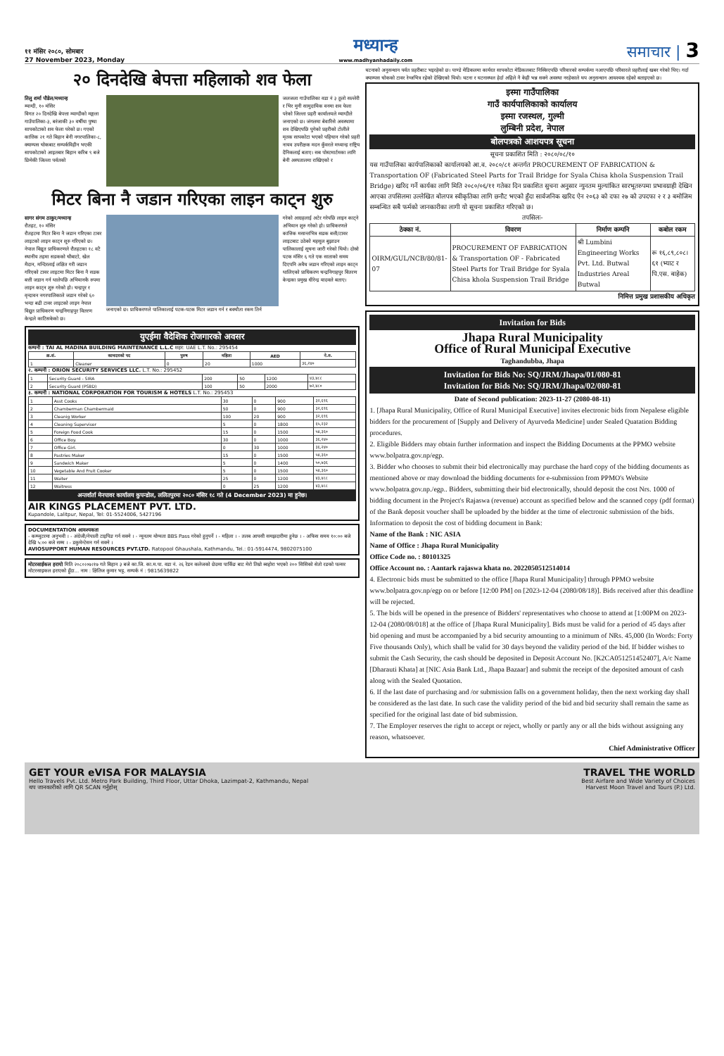११ मंसिर २०८०, सोमबार
27 November 2023, Monday
मध्यान्ह
www.madhyanhadaily.com
समाचार | 3
२० दिनदेखि बेपत्ता महिलाको शव फेला
तिलु शर्मा पौडेल/मध्यान्ह
म्याग्दी, १० मंसिर
विगत २० दिनदेखि बेपत्ता म्याग्दीको मङ्गला गाउँपालिका-३, बरंजाकी ३० वर्षीया पुष्पा सापकोटाको शव फेला परेको छ। गएको कात्तिक २१ गते बिहान बेनी नगरपालिका-८, क्याम्पस चोकबाट सम्पर्कविहीन भएकी सापकोटाको आइतबार बिहान करिब ९ बजे छिमेकी जिल्ला पर्वतको
जलजला गाउँपालिका वडा नं ३ ठूलो सल्लेरी र भिर मुनी सामुदायिक वनमा शव फेला परेको जिल्ला प्रहरी कार्यालयले म्याग्दीले जनाएको छ। जंगलमा बेवारिसे अवस्थामा शव देखिएपछि पुगेको प्रहरीको टोलीले मृतक सापकोटा भएको पहिचान गरेको प्रहरी नायव उपरीक्षक मदन कुँवरले मध्यान्ह राष्ट्रिय दैनिकलाई बताए। सब पोस्टमार्टमका लागि बेनी अस्पतालमा राखिएको र
मिटर बिना नै जडान गरिएका लाइन काट्न शुरु
सागर संगम ठाकुर/मध्यान्ह
रौतहट, १० मंसिर
रौतहटमा मिटर बिना नै जडान गरिएका टावर लाइटको लाइन काट्न शुरु गरिएको छ। नेपाल विद्युत प्राधिकरणले रौतहटका १८ वटै स्थानीय तहमा सडकको चौबाटो, खेल मैदान, मन्दिरलाई लक्षित गरी जडान गरिएको टावर लाइटमा मिटर बिना नै सडक बत्ती जडान गर्न थालेपछि अभियानकै रुपमा लाइन काट्न शुरु गरेको हो। चन्द्रपुर र वृन्दावन नगरपालिकाले जडान गरेको ६० भन्दा बढी टावर लाइटको लाइन नेपाल विद्युत प्राधिकरण चन्द्रनिगाहपुर वितरण केन्द्रले काटिसकेको छ।
जनाएको छ। प्राधिकरणले पालिकालाई पटक-पटक मिटर जडान गर्न र बक्यौता रकम तिर्न
गरेको आग्रहलाई अटेर गरेपछि लाइन काट्ने अभियान शुरु गरेको हो। प्राधिकरणले कात्तिक मसान्तभित्र सडक बत्ती/टावर लाइटबाट उठेको महसुल बुझाउन पालिकालाई सूचना जारी गरेको थियो। दोस्रो पटक मंसिर ६ गते एक साताको समय दिएपनि अवैध जडान गरिएको लाइन काट्न थालिएको प्राधिकरण चन्द्रनिगाहपुर वितरण केन्द्रका प्रमुख धीरेन्द्र यादवले बताए।
युएईमा वैदेशिक रोजगारको अवसर
कम्पनी : TAI AL MADINA BUILDING MAINTENANCE L.L.C शहर: UAE L.T. No.: 295454
| क्र.सं. | कामदारको पद | पुरुष | महिला | AED | ने.रु. |
| --- | --- | --- | --- | --- | --- |
| 1 | Cleaner | 0 | 20 | 1000 | ३६,२४० |
२. कम्पनी : ORION SECURITY SERVICES LLC. L.T. No.: 295452
| 1 | Security Guard - SIRA | 200 | 50 | 1200 | ४३,४८८ |
| 2 | Security Guard (PSBD) | 100 | 50 | 2000 | ७२,४८० |
३. कम्पनी : NATIONAL CORPORATION FOR TOURISM & HOTELS L.T. No.: 295453
| 1 | Asst Cooks | 30 | 0 | 900 | ३२,६१६ |
| 2 | Chamberman Chambermaid | 50 | 0 | 900 | ३२,६१६ |
| 3 | Cleanig Worker | 100 | 20 | 900 | ३२,६१६ |
| 4 | Cleaning Supervisor | 5 | 0 | 1800 | ६५,२३२ |
| 5 | Foreign Food Cook | 15 | 0 | 1500 | ५४,३६० |
| 6 | Office Boy. | 30 | 0 | 1000 | ३६,२४० |
| 7 | Office Girl. | 0 | 30 | 1000 | ३६,२४० |
| 8 | Pastries Maker | 15 | 0 | 1500 | ५४,३६० |
| 9 | Sandwich Maker | 5 | 0 | 1400 | ५०,७३६ |
| 10 | Vegetable And Fruit Cooker | 5 | 0 | 1500 | ५४,३६० |
| 11 | Waiter | 25 | 0 | 1200 | ४३,४८८ |
| 12 | Waitress | 0 | 25 | 1200 | ४३,४८८ |
अन्तर्वार्ता मेनपावर कार्यालय कुपन्डोल, ललितपुरमा २०८० मंसिर १८ गते (4 December 2023) मा हुनेछ।
AIR KINGS PLACEMENT PVT. LTD.
Kupandole, Lalitpur, Nepal, Tel: 01-5524006, 5427196
DOCUMENTATION आवश्यकता
- कम्प्युटरमा अनुभवी । - अंग्रेजी/नेपाली टाइपिङ गर्न सक्ने । - न्यूनतम योग्यता BBS Pass गरेको हुनुपर्ने । - महिला । - तलब आपसी समझदारीमा हुनेछ । - अफिस समय १०:०० बजे देखि ५:०० बजे सम्म । - डकुमेन्टेसन गर्न सक्ने ।
AVIOSUPPORT HUMAN RESOURCES PVT.LTD. Ratopool Ghaushala, Kathmandu, Tel.: 01-5914474, 9802075100
मोटरसाईकल हरायो मिति २०८०।०७।१७ गते बिहान ३ बजे का.जि. का.म.पा. वडा नं. २६ रेडन कलेजको छेउमा पार्किङ बाट मेरो तिम्रो ब्वहोरा भएको २०० सिसिको सेतो रङको पल्सर मोटरसाइकल हराएको हुँदा... नाम : क्षितिज कुमार भट्ट, सम्पर्क नं : 9815639822
घटनाको अनुसन्धान पर्वत प्रहरीबाट भइरहेको छ। पाण्डे मेडिकलमा कार्यरत सापकोटा मेडिकलबाट निस्किएपछि परिवारको सम्पर्कमा नआएपछि परिवारले प्रहरीलाई खबर गरेको थिए। गर्दा क्याम्पस चोकको टावर रेन्जभित्र रहेको देखिएको थियो। घटना र घटनास्थल हेर्दा अहिले नै केही भन्न सक्ने अवस्था नरहेकाले थप अनुसन्धान आवश्यक रहेको बताइएको छ।
इस्मा गाउँपालिका
गाउँ कार्यपालिकाको कार्यालय
इस्मा रजस्थल, गुल्मी
लुम्बिनी प्रदेश, नेपाल
बोलपत्रको आशयपत्र सूचना
सूचना प्रकाशित मिति : २०८०/०८/१०
यस गाउँपालिका कार्यपालिकाको कार्यालयको आ.व. २०८०/८१ अन्तर्गत PROCUREMENT OF FABRICATION & Transportation OF (Fabricated Steel Parts for Trail Bridge for Syala Chisa khola Suspension Trail Bridge) खरिद गर्ने कार्यका लागि मिति २०८०/०६/११ गतेका दिन प्रकाशित सुचना अनुसार न्युनतम मुल्यांकित सारभूतरुपमा प्रभावग्राही देखिन आएका तपसिलमा उल्लेखित बोलपत्र स्वीकृतिका लागि छनौट भएको हुँदा सार्वजनिक खरिद ऐन २०६३ को दफा २७ को उपदफा २ र ३ बमोजिम सम्बन्धित सबै फर्मको जानकारीका लागी यो सूचना प्रकाशित गरिएको छ।
तपसिलः-
| ठेक्का नं. | विवरण | निर्माण कम्पनि | कबोल रकम |
| --- | --- | --- | --- |
| OIRM/GUL/NCB/80/81-07 | PROCUREMENT OF FABRICATION & Transportation OF - Fabricated Steel Parts for Trail Bridge for Syala Chisa khola Suspension Trail Bridge | श्री Lumbini Engineering Works Pvt. Ltd. Butwal Industries Areal Butwal | रू १६,८९,८०८।६१ (भ्याट र पि.एस. बाहेक) |
निमित्त प्रमुख प्रशासकीय अधिकृत
Invitation for Bids
Jhapa Rural Municipality
Office of Rural Municipal Executive
Taghandubba, Jhapa
Invitation for Bids No: SQ/JRM/Jhapa/01/080-81
Invitation for Bids No: SQ/JRM/Jhapa/02/080-81
Date of Second publication: 2023-11-27 (2080-08-11)
1. [Jhapa Rural Municipality, Office of Rural Municipal Executive] invites electronic bids from Nepalese eligible bidders for the procurement of [Supply and Delivery of Ayurveda Medicine] under Sealed Quatation Bidding procedures.
2. Eligible Bidders may obtain further information and inspect the Bidding Documents at the PPMO website www.bolpatra.gov.np/egp.
3. Bidder who chooses to submit their bid electronically may purchase the hard copy of the bidding documents as mentioned above or may download the bidding documents for e-submission from PPMO's Website www.bolpatra.gov.np./egp.. Bidders, submitting their bid electronically, should deposit the cost Nrs. 1000 of bidding document in the Project's Rajaswa (revenue) account as specified below and the scanned copy (pdf format) of the Bank deposit voucher shall be uploaded by the bidder at the time of electronic submission of the bids. Information to deposit the cost of bidding document in Bank:
Name of the Bank : NIC ASIA
Name of Office : Jhapa Rural Municipality
Office Code no. : 80101325
Office Account no. : Aantark rajaswa khata no. 2022050512514014
4. Electronic bids must be submitted to the office [Jhapa Rural Municipality] through PPMO website www.bolpatra.gov.np/egp on or before [12:00 PM] on [2023-12-04 (2080/08/18)]. Bids received after this deadline will be rejected.
5. The bids will be opened in the presence of Bidders' representatives who choose to attend at [1:00PM on 2023-12-04 (2080/08/018] at the office of [Jhapa Rural Municipality]. Bids must be valid for a period of 45 days after bid opening and must be accompanied by a bid security amounting to a minimum of NRs. 45,000 (In Words: Forty Five thousands Only), which shall be valid for 30 days beyond the validity period of the bid. If bidder wishes to submit the Cash Security, the cash should be deposited in Deposit Account No. [K2CA051251452407], A/c Name [Dharauti Khata] at [NIC Asia Bank Ltd., Jhapa Bazaar] and submit the receipt of the deposited amount of cash along with the Sealed Quotation.
6. If the last date of purchasing and /or submission falls on a government holiday, then the next working day shall be considered as the last date. In such case the validity period of the bid and bid security shall remain the same as specified for the original last date of bid submission.
7. The Employer reserves the right to accept or reject, wholly or partly any or all the bids without assigning any reason, whatsoever.
Chief Administrative Officer
GET YOUR eVISA FOR MALAYSIA
Hello Travels Pvt. Ltd. Metro Park Building, Third Floor, Uttar Dhoka, Lazimpat-2, Kathmandu, Nepal
थप जानकारीको लागि QR SCAN गर्नुहोस्
TRAVEL THE WORLD
Best Airfare and Wide Variety of Choices
Harvest Moon Travel and Tours (P.) Ltd.